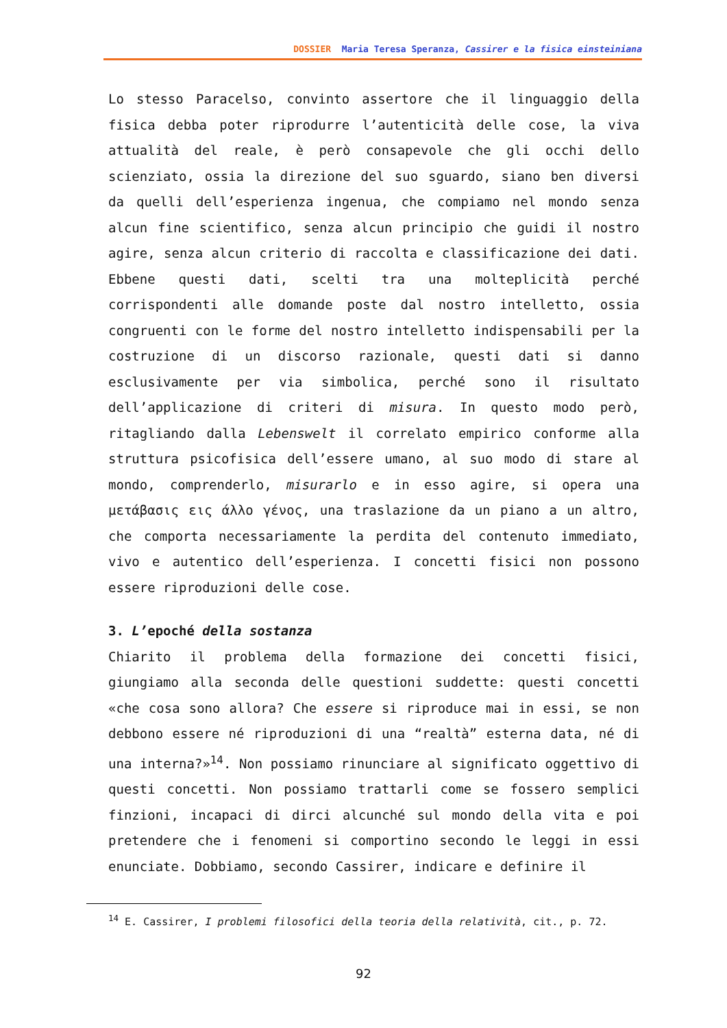DOSSIER Maria Teresa Speranza, Cassirer e la fisica einsteiniana
Lo stesso Paracelso, convinto assertore che il linguaggio della fisica debba poter riprodurre l’autenticità delle cose, la viva attualità del reale, è però consapevole che gli occhi dello scienziato, ossia la direzione del suo sguardo, siano ben diversi da quelli dell’esperienza ingenua, che compiamo nel mondo senza alcun fine scientifico, senza alcun principio che guidi il nostro agire, senza alcun criterio di raccolta e classificazione dei dati. Ebbene questi dati, scelti tra una molteplicità perché corrispondenti alle domande poste dal nostro intelletto, ossia congruenti con le forme del nostro intelletto indispensabili per la costruzione di un discorso razionale, questi dati si danno esclusivamente per via simbolica, perché sono il risultato dell’applicazione di criteri di misura. In questo modo però, ritagliando dalla Lebenswelt il correlato empirico conforme alla struttura psicofisica dell’essere umano, al suo modo di stare al mondo, comprenderlo, misurarlo e in esso agire, si opera una μετάβασις εις άλλο γένος, una traslazione da un piano a un altro, che comporta necessariamente la perdita del contenuto immediato, vivo e autentico dell’esperienza. I concetti fisici non possono essere riproduzioni delle cose.
3. L’epoché della sostanza
Chiarito il problema della formazione dei concetti fisici, giungiamo alla seconda delle questioni suddette: questi concetti «che cosa sono allora? Che essere si riproduce mai in essi, se non debbono essere né riproduzioni di una “realtà” esterna data, né di una interna?»<sup>14</sup>. Non possiamo rinunciare al significato oggettivo di questi concetti. Non possiamo trattarli come se fossero semplici finzioni, incapaci di dirci alcunché sul mondo della vita e poi pretendere che i fenomeni si comportino secondo le leggi in essi enunciate. Dobbiamo, secondo Cassirer, indicare e definire il
<sup>14</sup> E. Cassirer, I problemi filosofici della teoria della relatività, cit., p. 72.
92